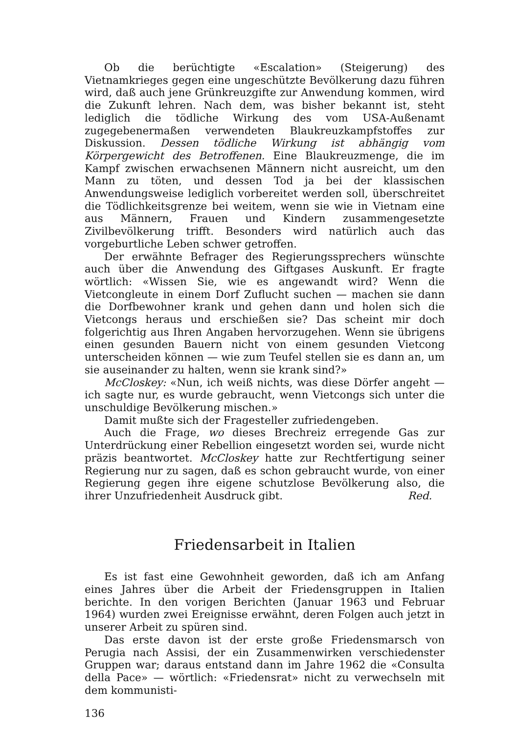Ob die berüchtigte «Escalation» (Steigerung) des Vietnamkrieges gegen eine ungeschützte Bevölkerung dazu führen wird, daß auch jene Grünkreuzgifte zur Anwendung kommen, wird die Zukunft lehren. Nach dem, was bisher bekannt ist, steht lediglich die tödliche Wirkung des vom USA-Außenamt zugegebenermaßen verwendeten Blaukreuzkampfstoffes zur Diskussion. Dessen tödliche Wirkung ist abhängig vom Körpergewicht des Betroffenen. Eine Blaukreuzmenge, die im Kampf zwischen erwachsenen Männern nicht ausreicht, um den Mann zu töten, und dessen Tod ja bei der klassischen Anwendungsweise lediglich vorbereitet werden soll, überschreitet die Tödlichkeitsgrenze bei weitem, wenn sie wie in Vietnam eine aus Männern, Frauen und Kindern zusammengesetzte Zivilbevölkerung trifft. Besonders wird natürlich auch das vorgeburtliche Leben schwer getroffen.
Der erwähnte Befrager des Regierungssprechers wünschte auch über die Anwendung des Giftgases Auskunft. Er fragte wörtlich: «Wissen Sie, wie es angewandt wird? Wenn die Vietcongleute in einem Dorf Zuflucht suchen — machen sie dann die Dorfbewohner krank und gehen dann und holen sich die Vietcongs heraus und erschießen sie? Das scheint mir doch folgerichtig aus Ihren Angaben hervorzugehen. Wenn sie übrigens einen gesunden Bauern nicht von einem gesunden Vietcong unterscheiden können — wie zum Teufel stellen sie es dann an, um sie auseinander zu halten, wenn sie krank sind?»
McCloskey: «Nun, ich weiß nichts, was diese Dörfer angeht — ich sagte nur, es wurde gebraucht, wenn Vietcongs sich unter die unschuldige Bevölkerung mischen.»
Damit mußte sich der Fragesteller zufriedengeben.
Auch die Frage, wo dieses Brechreiz erregende Gas zur Unterdrückung einer Rebellion eingesetzt worden sei, wurde nicht präzis beantwortet. McCloskey hatte zur Rechtfertigung seiner Regierung nur zu sagen, daß es schon gebraucht wurde, von einer Regierung gegen ihre eigene schutzlose Bevölkerung also, die ihrer Unzufriedenheit Ausdruck gibt. Red.
Friedensarbeit in Italien
Es ist fast eine Gewohnheit geworden, daß ich am Anfang eines Jahres über die Arbeit der Friedensgruppen in Italien berichte. In den vorigen Berichten (Januar 1963 und Februar 1964) wurden zwei Ereignisse erwähnt, deren Folgen auch jetzt in unserer Arbeit zu spüren sind.
Das erste davon ist der erste große Friedensmarsch von Perugia nach Assisi, der ein Zusammenwirken verschiedenster Gruppen war; daraus entstand dann im Jahre 1962 die «Consulta della Pace» — wörtlich: «Friedensrat» nicht zu verwechseln mit dem kommunisti-
136